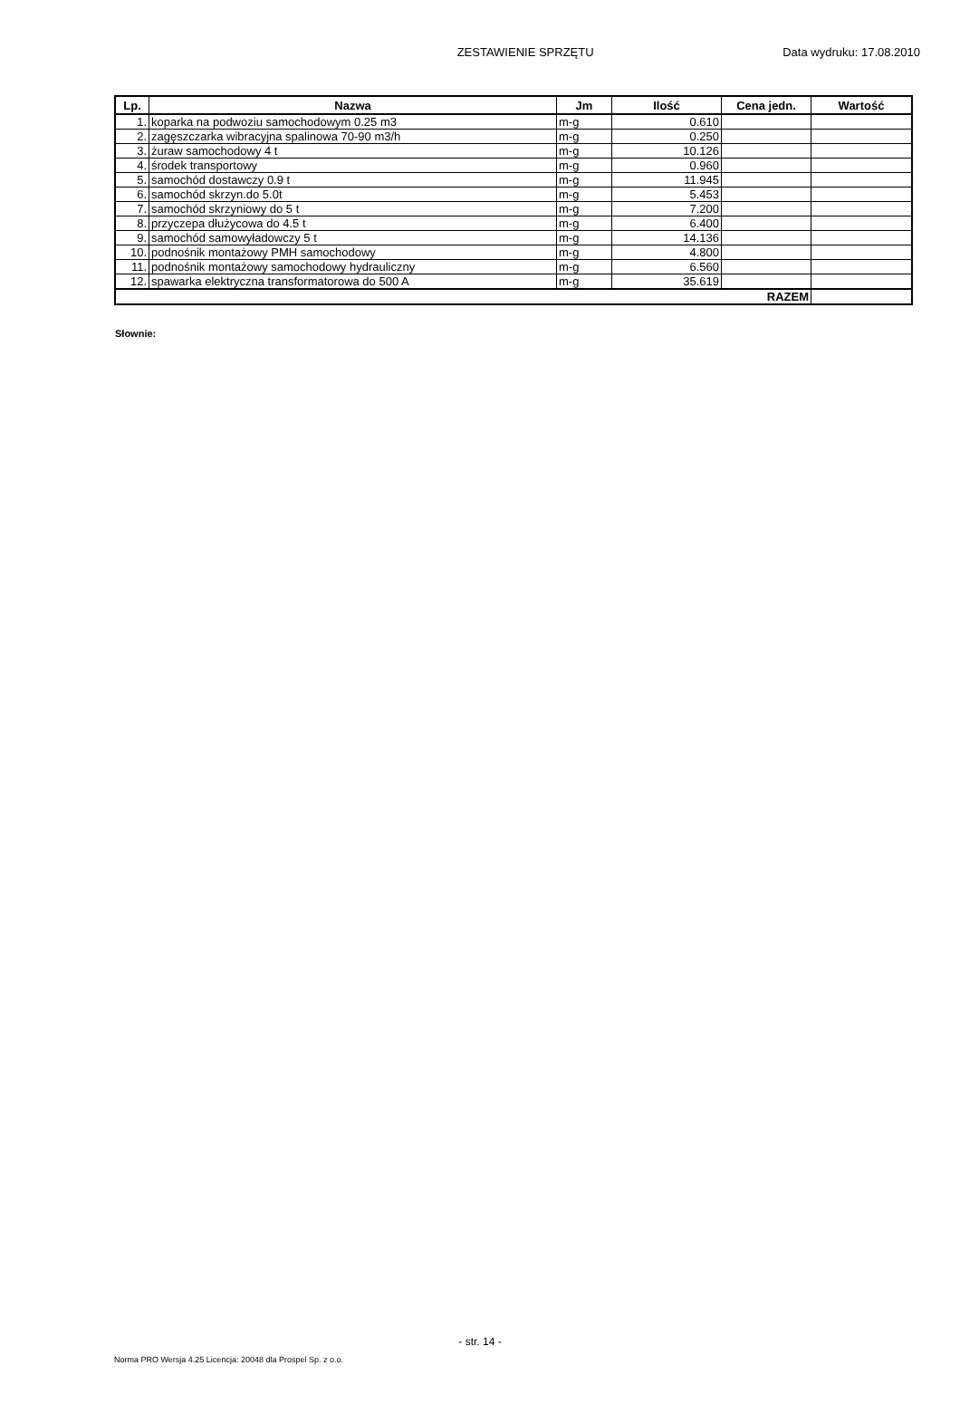ZESTAWIENIE SPRZĘTU Data wydruku: 17.08.2010
| Lp. | Nazwa | Jm | Ilość | Cena jedn. | Wartość |
| --- | --- | --- | --- | --- | --- |
| 1. | koparka na podwoziu samochodowym 0.25 m3 | m-g | 0.610 | | |
| 2. | zagęszczarka wibracyjna spalinowa 70-90 m3/h | m-g | 0.250 | | |
| 3. | żuraw samochodowy 4 t | m-g | 10.126 | | |
| 4. | środek transportowy | m-g | 0.960 | | |
| 5. | samochód dostawczy 0.9 t | m-g | 11.945 | | |
| 6. | samochód skrzyn.do 5.0t | m-g | 5.453 | | |
| 7. | samochód skrzyniowy do 5 t | m-g | 7.200 | | |
| 8. | przyczepa dłużycowa do 4.5 t | m-g | 6.400 | | |
| 9. | samochód samowyładowczy 5 t | m-g | 14.136 | | |
| 10. | podnośnik montażowy PMH samochodowy | m-g | 4.800 | | |
| 11. | podnośnik montażowy samochodowy hydrauliczny | m-g | 6.560 | | |
| 12. | spawarka elektryczna transformatorowa do 500 A | m-g | 35.619 | | |
| RAZEM | | | | | |
Słownie:
- str. 14 -
Norma PRO Wersja 4.25 Licencja: 20048 dla Prospel Sp. z o.o.